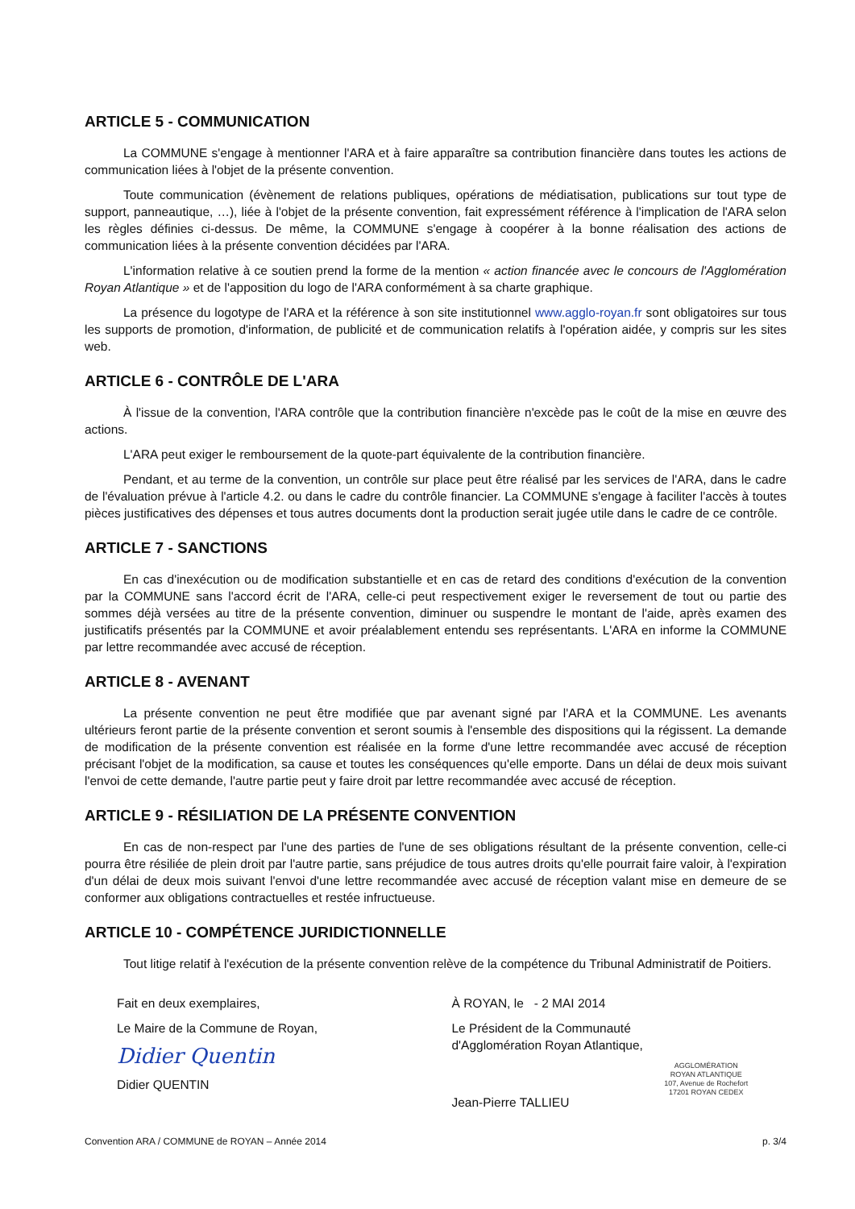ARTICLE 5 - COMMUNICATION
La COMMUNE s'engage à mentionner l'ARA et à faire apparaître sa contribution financière dans toutes les actions de communication liées à l'objet de la présente convention.
Toute communication (évènement de relations publiques, opérations de médiatisation, publications sur tout type de support, panneautique, …), liée à l'objet de la présente convention, fait expressément référence à l'implication de l'ARA selon les règles définies ci-dessus. De même, la COMMUNE s'engage à coopérer à la bonne réalisation des actions de communication liées à la présente convention décidées par l'ARA.
L'information relative à ce soutien prend la forme de la mention « action financée avec le concours de l'Agglomération Royan Atlantique » et de l'apposition du logo de l'ARA conformément à sa charte graphique.
La présence du logotype de l'ARA et la référence à son site institutionnel www.agglo-royan.fr sont obligatoires sur tous les supports de promotion, d'information, de publicité et de communication relatifs à l'opération aidée, y compris sur les sites web.
ARTICLE 6 - CONTRÔLE DE L'ARA
À l'issue de la convention, l'ARA contrôle que la contribution financière n'excède pas le coût de la mise en œuvre des actions.
L'ARA peut exiger le remboursement de la quote-part équivalente de la contribution financière.
Pendant, et au terme de la convention, un contrôle sur place peut être réalisé par les services de l'ARA, dans le cadre de l'évaluation prévue à l'article 4.2. ou dans le cadre du contrôle financier. La COMMUNE s'engage à faciliter l'accès à toutes pièces justificatives des dépenses et tous autres documents dont la production serait jugée utile dans le cadre de ce contrôle.
ARTICLE 7 - SANCTIONS
En cas d'inexécution ou de modification substantielle et en cas de retard des conditions d'exécution de la convention par la COMMUNE sans l'accord écrit de l'ARA, celle-ci peut respectivement exiger le reversement de tout ou partie des sommes déjà versées au titre de la présente convention, diminuer ou suspendre le montant de l'aide, après examen des justificatifs présentés par la COMMUNE et avoir préalablement entendu ses représentants. L'ARA en informe la COMMUNE par lettre recommandée avec accusé de réception.
ARTICLE 8 - AVENANT
La présente convention ne peut être modifiée que par avenant signé par l'ARA et la COMMUNE. Les avenants ultérieurs feront partie de la présente convention et seront soumis à l'ensemble des dispositions qui la régissent. La demande de modification de la présente convention est réalisée en la forme d'une lettre recommandée avec accusé de réception précisant l'objet de la modification, sa cause et toutes les conséquences qu'elle emporte. Dans un délai de deux mois suivant l'envoi de cette demande, l'autre partie peut y faire droit par lettre recommandée avec accusé de réception.
ARTICLE 9 - RÉSILIATION DE LA PRÉSENTE CONVENTION
En cas de non-respect par l'une des parties de l'une de ses obligations résultant de la présente convention, celle-ci pourra être résiliée de plein droit par l'autre partie, sans préjudice de tous autres droits qu'elle pourrait faire valoir, à l'expiration d'un délai de deux mois suivant l'envoi d'une lettre recommandée avec accusé de réception valant mise en demeure de se conformer aux obligations contractuelles et restée infructueuse.
ARTICLE 10 - COMPÉTENCE JURIDICTIONNELLE
Tout litige relatif à l'exécution de la présente convention relève de la compétence du Tribunal Administratif de Poitiers.
Fait en deux exemplaires,
Le Maire de la Commune de Royan,
Didier Quentin
Didier QUENTIN
À ROYAN, le - 2 MAI 2014
Le Président de la Communauté
d'Agglomération Royan Atlantique,
AGGLOMÉRATION
ROYAN ATLANTIQUE
107, Avenue de Rochefort
17201 ROYAN CEDEX
Jean-Pierre TALLIEU
Convention ARA / COMMUNE de ROYAN – Année 2014 p. 3/4